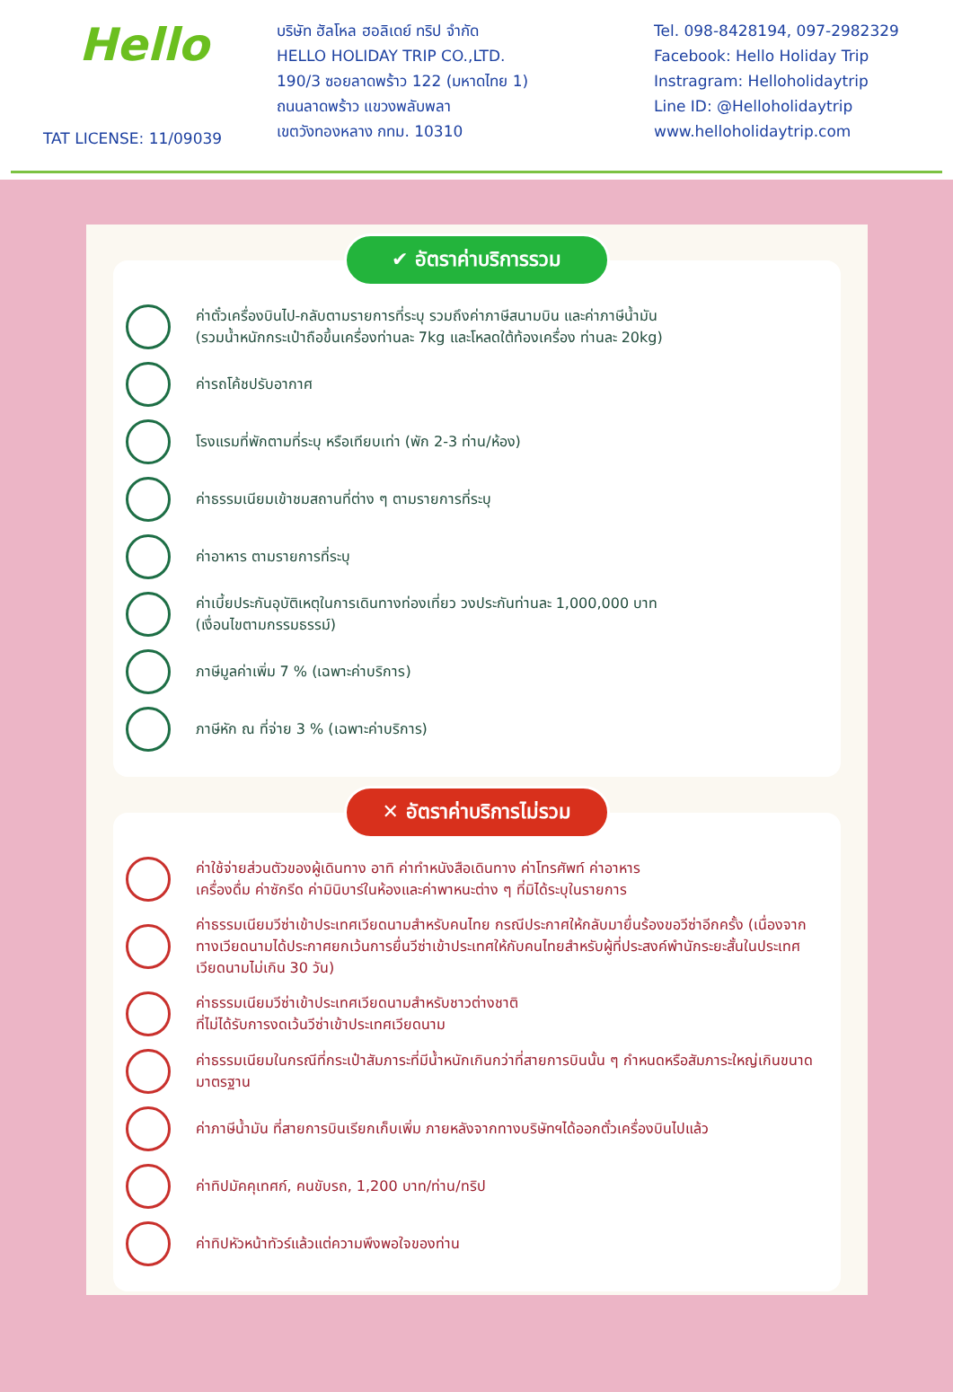Hello
TAT LICENSE: 11/09039
บริษัท ฮัลโหล ฮอลิเดย์ ทริป จำกัด
HELLO HOLIDAY TRIP CO.,LTD.
190/3 ซอยลาดพร้าว 122 (มหาดไทย 1)
ถนนลาดพร้าว แขวงพลับพลา
เขตวังทองหลาง กทม. 10310
Tel. 098-8428194, 097-2982329
Facebook: Hello Holiday Trip
Instragram: Helloholidaytrip
Line ID: @Helloholidaytrip
www.helloholidaytrip.com
✔ อัตราค่าบริการรวม
ค่าตั๋วเครื่องบินไป-กลับตามรายการที่ระบุ รวมถึงค่าภาษีสนามบิน และค่าภาษีน้ำมัน
(รวมน้ำหนักกระเป๋าถือขึ้นเครื่องท่านละ 7kg และโหลดใต้ท้องเครื่อง ท่านละ 20kg)
ค่ารถโค้ชปรับอากาศ
โรงแรมที่พักตามที่ระบุ หรือเทียบเท่า (พัก 2-3 ท่าน/ห้อง)
ค่าธรรมเนียมเข้าชมสถานที่ต่าง ๆ ตามรายการที่ระบุ
ค่าอาหาร ตามรายการที่ระบุ
ค่าเบี้ยประกันอุบัติเหตุในการเดินทางท่องเที่ยว วงประกันท่านละ 1,000,000 บาท
(เงื่อนไขตามกรรมธรรม์)
ภาษีมูลค่าเพิ่ม 7 % (เฉพาะค่าบริการ)
ภาษีหัก ณ ที่จ่าย 3 % (เฉพาะค่าบริการ)
✕ อัตราค่าบริการไม่รวม
ค่าใช้จ่ายส่วนตัวของผู้เดินทาง อาทิ ค่าทำหนังสือเดินทาง ค่าโทรศัพท์ ค่าอาหาร
เครื่องดื่ม ค่าซักรีด ค่ามินิบาร์ในห้องและค่าพาหนะต่าง ๆ ที่มิได้ระบุในรายการ
ค่าธรรมเนียมวีซ่าเข้าประเทศเวียดนามสำหรับคนไทย กรณีประกาศให้กลับมายื่นร้องขอวีซ่าอีกครั้ง (เนื่องจากทางเวียดนามได้ประกาศยกเว้นการยื่นวีซ่าเข้าประเทศให้กับคนไทยสำหรับผู้ที่ประสงค์พำนักระยะสั้นในประเทศเวียดนามไม่เกิน 30 วัน)
ค่าธรรมเนียมวีซ่าเข้าประเทศเวียดนามสำหรับชาวต่างชาติ
ที่ไม่ได้รับการงดเว้นวีซ่าเข้าประเทศเวียดนาม
ค่าธรรมเนียมในกรณีที่กระเป๋าสัมภาระที่มีน้ำหนักเกินกว่าที่สายการบินนั้น ๆ กำหนดหรือสัมภาระใหญ่เกินขนาดมาตรฐาน
ค่าภาษีน้ำมัน ที่สายการบินเรียกเก็บเพิ่ม ภายหลังจากทางบริษัทฯได้ออกตั๋วเครื่องบินไปแล้ว
ค่าทิปมัคคุเทศก์, คนขับรถ, 1,200 บาท/ท่าน/ทริป
ค่าทิปหัวหน้าทัวร์แล้วแต่ความพึงพอใจของท่าน